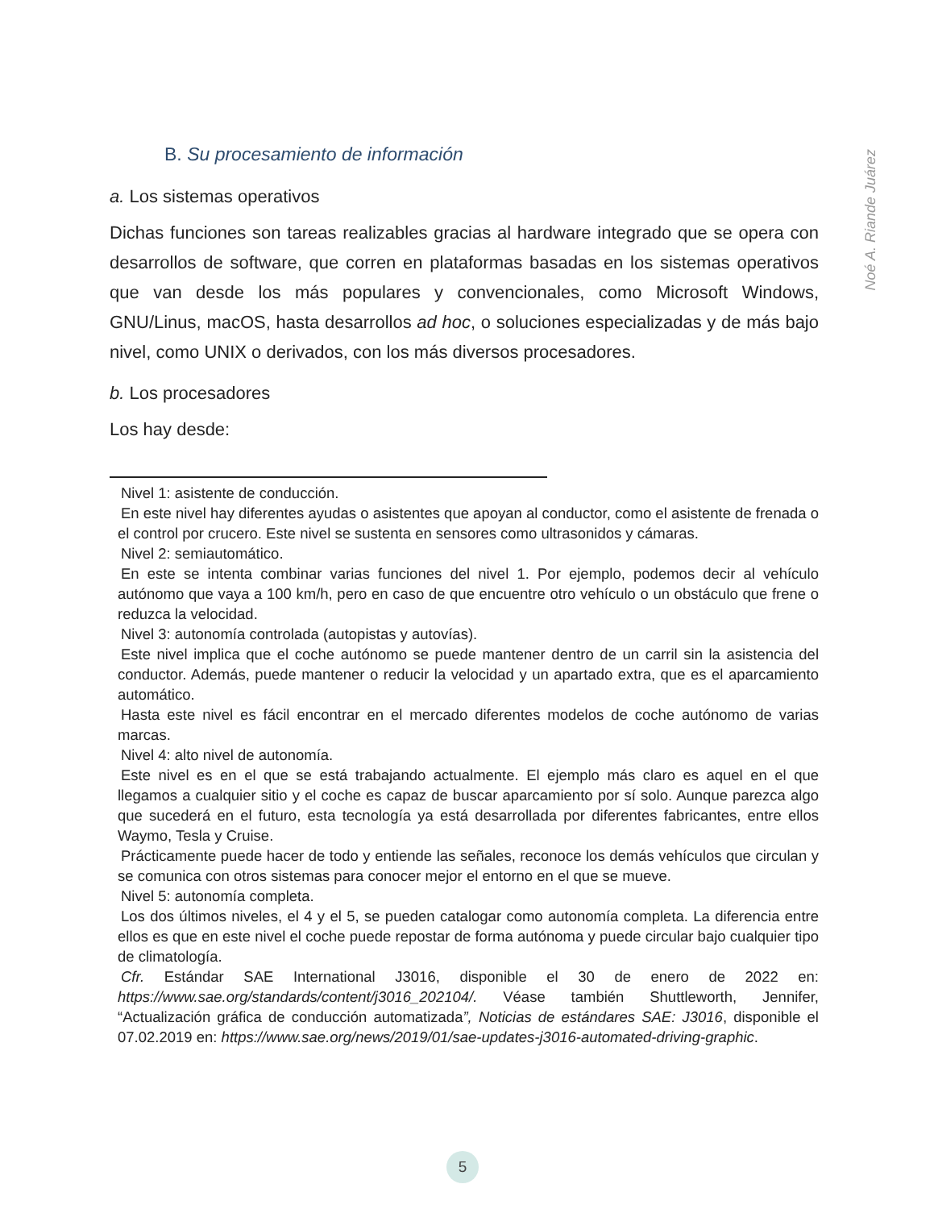Noé A. Riande Juárez
B. Su procesamiento de información
a. Los sistemas operativos
Dichas funciones son tareas realizables gracias al hardware integrado que se opera con desarrollos de software, que corren en plataformas basadas en los sistemas operativos que van desde los más populares y convencionales, como Microsoft Windows, GNU/Linus, macOS, hasta desarrollos ad hoc, o soluciones especializadas y de más bajo nivel, como UNIX o derivados, con los más diversos procesadores.
b. Los procesadores
Los hay desde:
Nivel 1: asistente de conducción.
En este nivel hay diferentes ayudas o asistentes que apoyan al conductor, como el asistente de frenada o el control por crucero. Este nivel se sustenta en sensores como ultrasonidos y cámaras.
Nivel 2: semiautomático.
En este se intenta combinar varias funciones del nivel 1. Por ejemplo, podemos decir al vehículo autónomo que vaya a 100 km/h, pero en caso de que encuentre otro vehículo o un obstáculo que frene o reduzca la velocidad.
Nivel 3: autonomía controlada (autopistas y autovías).
Este nivel implica que el coche autónomo se puede mantener dentro de un carril sin la asistencia del conductor. Además, puede mantener o reducir la velocidad y un apartado extra, que es el aparcamiento automático.
Hasta este nivel es fácil encontrar en el mercado diferentes modelos de coche autónomo de varias marcas.
Nivel 4: alto nivel de autonomía.
Este nivel es en el que se está trabajando actualmente. El ejemplo más claro es aquel en el que llegamos a cualquier sitio y el coche es capaz de buscar aparcamiento por sí solo. Aunque parezca algo que sucederá en el futuro, esta tecnología ya está desarrollada por diferentes fabricantes, entre ellos Waymo, Tesla y Cruise.
Prácticamente puede hacer de todo y entiende las señales, reconoce los demás vehículos que circulan y se comunica con otros sistemas para conocer mejor el entorno en el que se mueve.
Nivel 5: autonomía completa.
Los dos últimos niveles, el 4 y el 5, se pueden catalogar como autonomía completa. La diferencia entre ellos es que en este nivel el coche puede repostar de forma autónoma y puede circular bajo cualquier tipo de climatología.
Cfr. Estándar SAE International J3016, disponible el 30 de enero de 2022 en: https://www.sae.org/standards/content/j3016_202104/. Véase también Shuttleworth, Jennifer, “Actualización gráfica de conducción automatizada”, Noticias de estándares SAE: J3016, disponible el 07.02.2019 en: https://www.sae.org/news/2019/01/sae-updates-j3016-automated-driving-graphic.
5